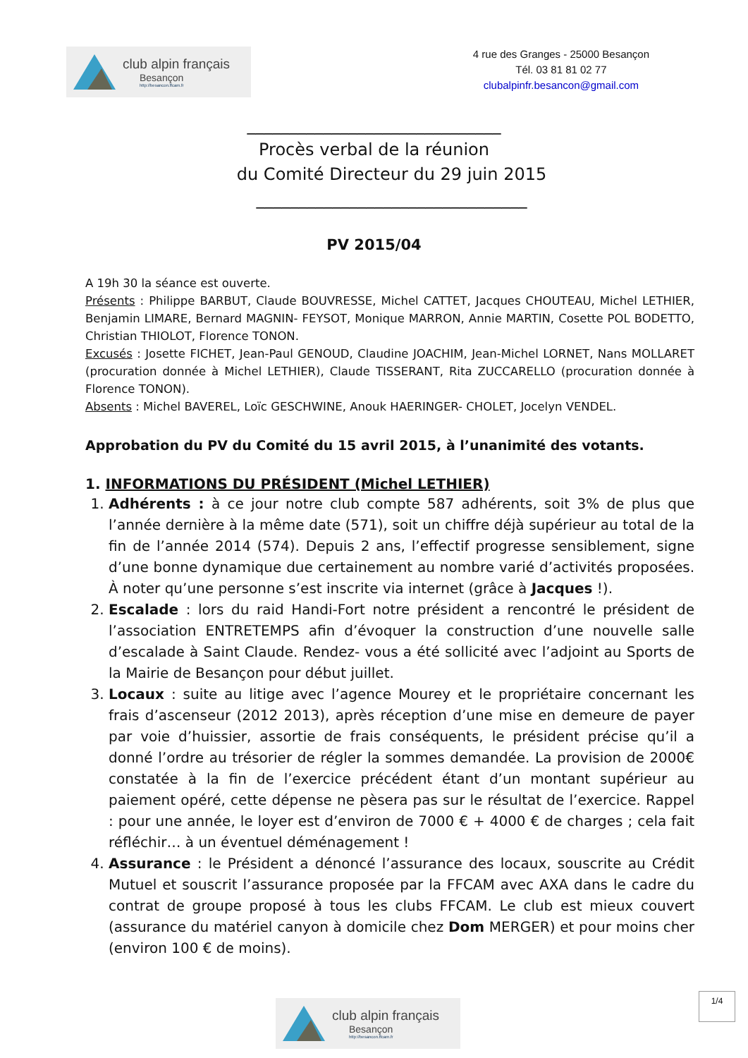club alpin français
Besançon
http://besancon.ffcam.fr
4 rue des Granges - 25000 Besançon
Tél. 03 81 81 02 77
clubalpinfr.besancon@gmail.com
______________________________
Procès verbal de la réunion
du Comité Directeur du 29 juin 2015
________________________________
PV 2015/04
A 19h 30 la séance est ouverte.
Présents : Philippe BARBUT, Claude BOUVRESSE, Michel CATTET, Jacques CHOUTEAU, Michel LETHIER, Benjamin LIMARE, Bernard MAGNIN- FEYSOT, Monique MARRON, Annie MARTIN, Cosette POL BODETTO, Christian THIOLOT, Florence TONON.
Excusés : Josette FICHET, Jean-Paul GENOUD, Claudine JOACHIM, Jean-Michel LORNET, Nans MOLLARET (procuration donnée à Michel LETHIER), Claude TISSERANT, Rita ZUCCARELLO (procuration donnée à Florence TONON).
Absents : Michel BAVEREL, Loïc GESCHWINE, Anouk HAERINGER- CHOLET, Jocelyn VENDEL.
Approbation du PV du Comité du 15 avril 2015, à l’unanimité des votants.
1. INFORMATIONS DU PRÉSIDENT (Michel LETHIER)
1. Adhérents : à ce jour notre club compte 587 adhérents, soit 3% de plus que l’année dernière à la même date (571), soit un chiffre déjà supérieur au total de la fin de l’année 2014 (574). Depuis 2 ans, l’effectif progresse sensiblement, signe d’une bonne dynamique due certainement au nombre varié d’activités proposées. À noter qu’une personne s’est inscrite via internet (grâce à Jacques !).
2. Escalade : lors du raid Handi-Fort notre président a rencontré le président de l’association ENTRETEMPS afin d’évoquer la construction d’une nouvelle salle d’escalade à Saint Claude. Rendez- vous a été sollicité avec l’adjoint au Sports de la Mairie de Besançon pour début juillet.
3. Locaux : suite au litige avec l’agence Mourey et le propriétaire concernant les frais d’ascenseur (2012 2013), après réception d’une mise en demeure de payer par voie d’huissier, assortie de frais conséquents, le président précise qu’il a donné l’ordre au trésorier de régler la sommes demandée. La provision de 2000€ constatée à la fin de l’exercice précédent étant d’un montant supérieur au paiement opéré, cette dépense ne pèsera pas sur le résultat de l’exercice. Rappel : pour une année, le loyer est d’environ de 7000 € + 4000 € de charges ; cela fait réfléchir… à un éventuel déménagement !
4. Assurance : le Président a dénoncé l’assurance des locaux, souscrite au Crédit Mutuel et souscrit l’assurance proposée par la FFCAM avec AXA dans le cadre du contrat de groupe proposé à tous les clubs FFCAM. Le club est mieux couvert (assurance du matériel canyon à domicile chez Dom MERGER) et pour moins cher (environ 100 € de moins).
club alpin français
Besançon
http://besancon.ffcam.fr
1/4